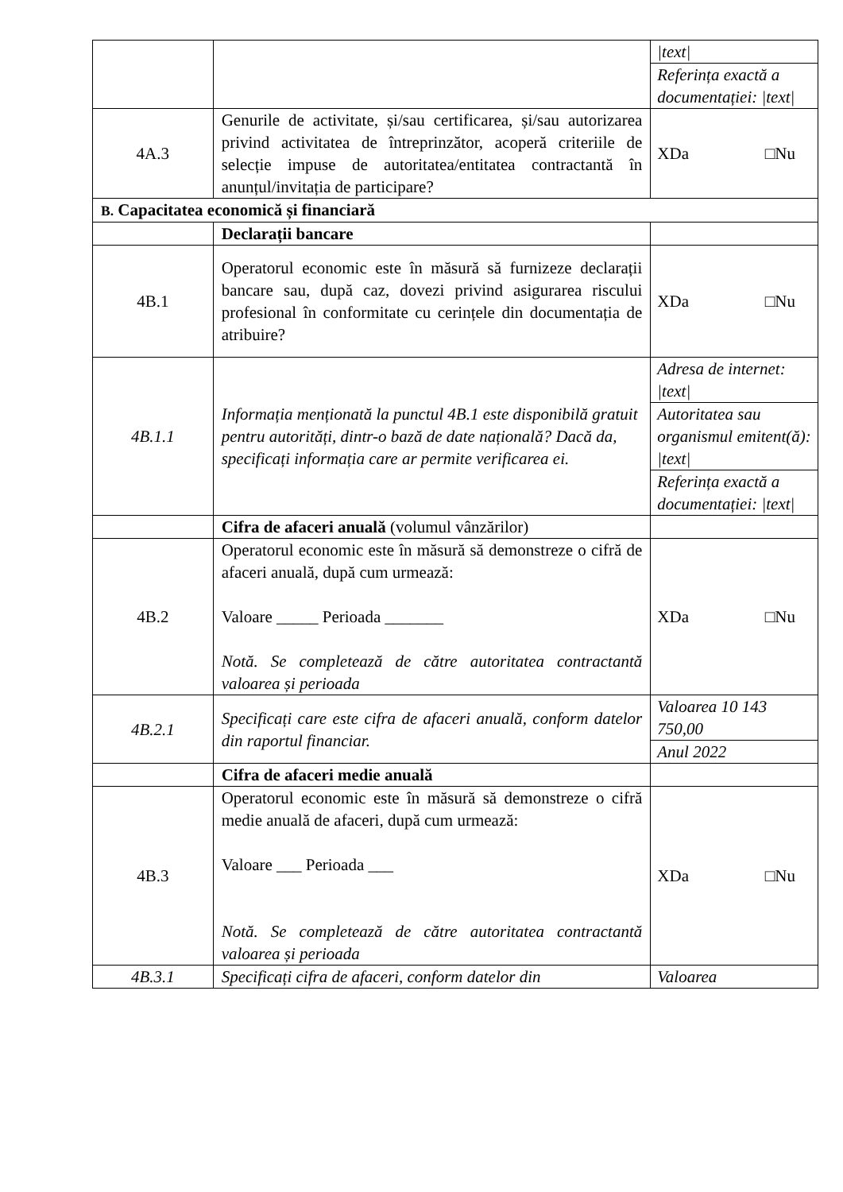| | | /text/ |
| | | Referința exactă a documentației: /text/ |
| 4A.3 | Genurile de activitate, și/sau certificarea, și/sau autorizarea privind activitatea de întreprinzător, acoperă criteriile de selecție impuse de autoritatea/entitatea contractantă în anunțul/invitația de participare? | XDa □Nu |
| B. Capacitatea economică și financiară | | |
| | Declarații bancare | |
| 4B.1 | Operatorul economic este în măsură să furnizeze declarații bancare sau, după caz, dovezi privind asigurarea riscului profesional în conformitate cu cerințele din documentația de atribuire? | XDa □Nu |
| 4B.1.1 | Informația menționată la punctul 4B.1 este disponibilă gratuit pentru autorități, dintr-o bază de date națională? Dacă da, specificați informația care ar permite verificarea ei. | Adresa de internet: /text/ |
| | | Autoritatea sau organismul emitent(ă): /text/ |
| | | Referința exactă a documentației: /text/ |
| | Cifra de afaceri anuală (volumul vânzărilor) | |
| 4B.2 | Operatorul economic este în măsură să demonstreze o cifră de afaceri anuală, după cum urmează: Valoare _____ Perioada _______ Notă. Se completează de către autoritatea contractantă valoarea și perioada | XDa □Nu |
| 4B.2.1 | Specificați care este cifra de afaceri anuală, conform datelor din raportul financiar. | Valoarea 10 143 750,00 |
| | | Anul 2022 |
| | Cifra de afaceri medie anuală | |
| 4B.3 | Operatorul economic este în măsură să demonstreze o cifră medie anuală de afaceri, după cum urmează: Valoare ___ Perioada ___ Notă. Se completează de către autoritatea contractantă valoarea și perioada | XDa □Nu |
| 4B.3.1 | Specificați cifra de afaceri, conform datelor din | Valoarea |